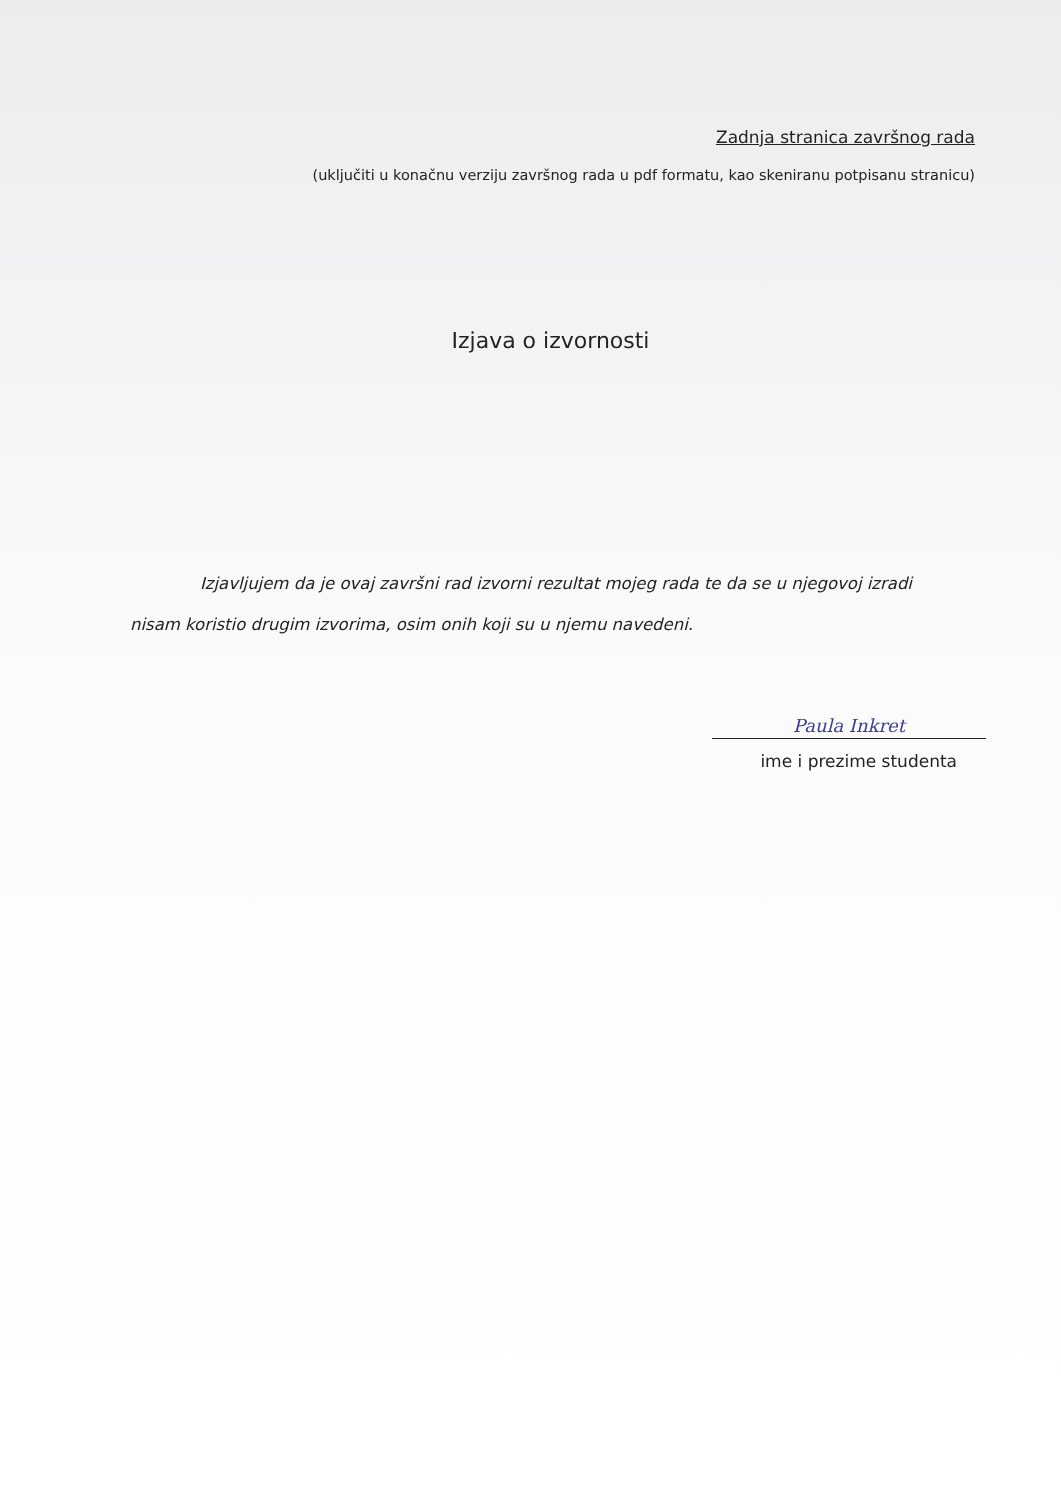Zadnja stranica završnog rada
(uključiti u konačnu verziju završnog rada u pdf formatu, kao skeniranu potpisanu stranicu)
Izjava o izvornosti
Izjavljujem da je ovaj završni rad izvorni rezultat mojeg rada te da se u njegovoj izradi nisam koristio drugim izvorima, osim onih koji su u njemu navedeni.
Paula Inkret
ime i prezime studenta